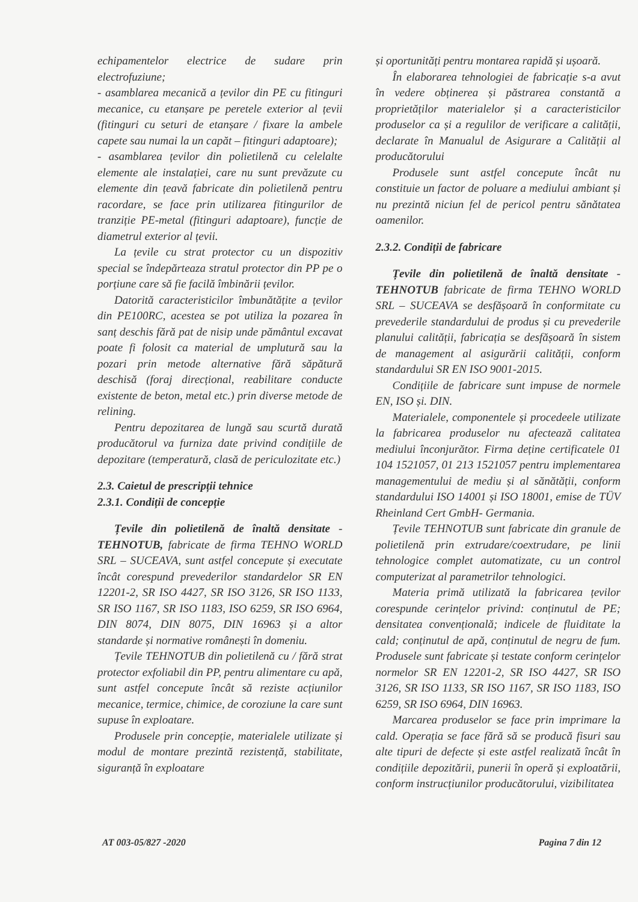echipamentelor electrice de sudare prin electrofuziune;
- asamblarea mecanică a țevilor din PE cu fitinguri mecanice, cu etanșare pe peretele exterior al țevii (fitinguri cu seturi de etanșare / fixare la ambele capete sau numai la un capăt – fitinguri adaptoare);
- asamblarea țevilor din polietilenă cu celelalte elemente ale instalației, care nu sunt prevăzute cu elemente din țeavă fabricate din polietilenă pentru racordare, se face prin utilizarea fitingurilor de tranziție PE-metal (fitinguri adaptoare), funcție de diametrul exterior al țevii.
La țevile cu strat protector cu un dispozitiv special se îndepărteaza stratul protector din PP pe o porțiune care să fie facilă îmbinării țevilor.
Datorită caracteristicilor îmbunătățite a țevilor din PE100RC, acestea se pot utiliza la pozarea în sanț deschis fără pat de nisip unde pământul excavat poate fi folosit ca material de umplutură sau la pozari prin metode alternative fără săpătură deschisă (foraj direcțional, reabilitare conducte existente de beton, metal etc.) prin diverse metode de relining.
Pentru depozitarea de lungă sau scurtă durată producătorul va furniza date privind condițiile de depozitare (temperatură, clasă de periculozitate etc.)
2.3. Caietul de prescripții tehnice
2.3.1. Condiții de concepție
Țevile din polietilenă de înaltă densitate - TEHNOTUB, fabricate de firma TEHNO WORLD SRL – SUCEAVA, sunt astfel concepute și executate încât corespund prevederilor standardelor SR EN 12201-2, SR ISO 4427, SR ISO 3126, SR ISO 1133, SR ISO 1167, SR ISO 1183, ISO 6259, SR ISO 6964, DIN 8074, DIN 8075, DIN 16963 și a altor standarde și normative românești în domeniu.
Țevile TEHNOTUB din polietilenă cu / fără strat protector exfoliabil din PP, pentru alimentare cu apă, sunt astfel concepute încât să reziste acțiunilor mecanice, termice, chimice, de coroziune la care sunt supuse în exploatare.
Produsele prin concepție, materialele utilizate și modul de montare prezintă rezistență, stabilitate, siguranță în exploatare
și oportunități pentru montarea rapidă și ușoară.
În elaborarea tehnologiei de fabricație s-a avut în vedere obținerea și păstrarea constantă a proprietăților materialelor și a caracteristicilor produselor ca și a regulilor de verificare a calității, declarate în Manualul de Asigurare a Calității al producătorului
Produsele sunt astfel concepute încât nu constituie un factor de poluare a mediului ambiant și nu prezintă niciun fel de pericol pentru sănătatea oamenilor.
2.3.2. Condiții de fabricare
Țevile din polietilenă de înaltă densitate - TEHNOTUB fabricate de firma TEHNO WORLD SRL – SUCEAVA se desfășoară în conformitate cu prevederile standardului de produs și cu prevederile planului calității, fabricația se desfășoară în sistem de management al asigurării calității, conform standardului SR EN ISO 9001-2015.
Condițiile de fabricare sunt impuse de normele EN, ISO și. DIN.
Materialele, componentele și procedeele utilizate la fabricarea produselor nu afectează calitatea mediului înconjurător. Firma deține certificatele 01 104 1521057, 01 213 1521057 pentru implementarea managementului de mediu și al sănătății, conform standardului ISO 14001 și ISO 18001, emise de TÜV Rheinland Cert GmbH- Germania.
Țevile TEHNOTUB sunt fabricate din granule de polietilenă prin extrudare/coextrudare, pe linii tehnologice complet automatizate, cu un control computerizat al parametrilor tehnologici.
Materia primă utilizată la fabricarea țevilor corespunde cerințelor privind: conținutul de PE; densitatea convențională; indicele de fluiditate la cald; conținutul de apă, conținutul de negru de fum. Produsele sunt fabricate și testate conform cerințelor normelor SR EN 12201-2, SR ISO 4427, SR ISO 3126, SR ISO 1133, SR ISO 1167, SR ISO 1183, ISO 6259, SR ISO 6964, DIN 16963.
Marcarea produselor se face prin imprimare la cald. Operația se face fără să se producă fisuri sau alte tipuri de defecte și este astfel realizată încât în condițiile depozitării, punerii în operă și exploatării, conform instrucțiunilor producătorului, vizibilitatea
AT 003-05/827 -2020 Pagina 7 din 12